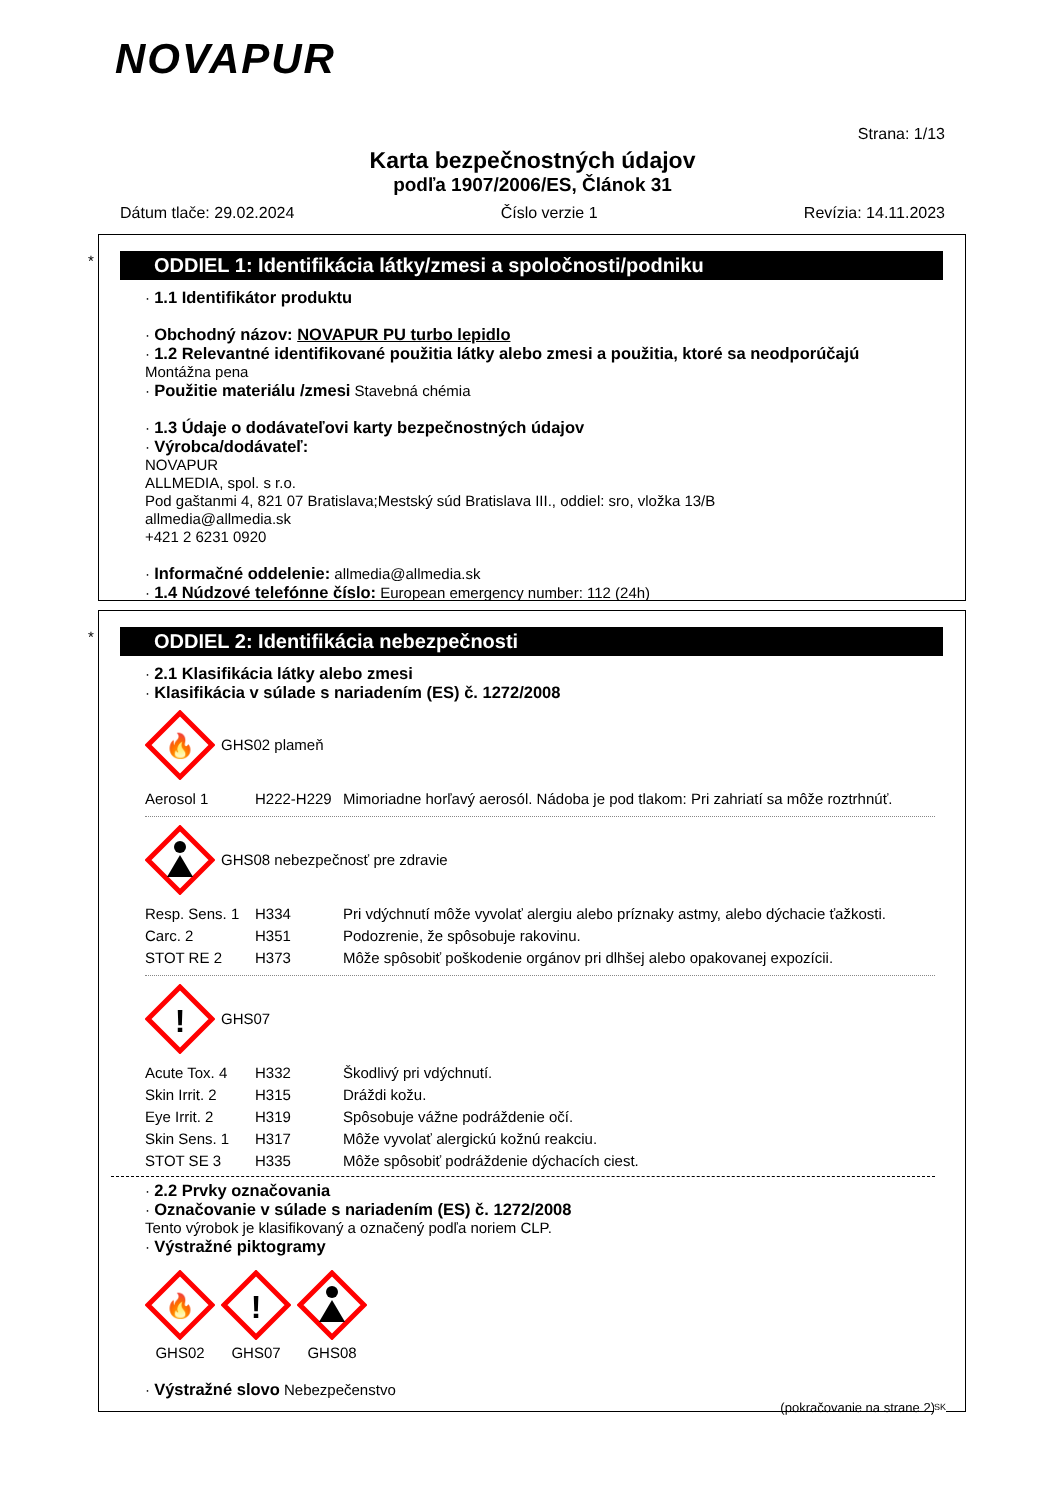NOVAPUR
Strana: 1/13
Karta bezpečnostných údajov
podľa 1907/2006/ES, Článok 31
Dátum tlače: 29.02.2024 Číslo verzie 1 Revízia: 14.11.2023
*
ODDIEL 1: Identifikácia látky/zmesi a spoločnosti/podniku
· 1.1 Identifikátor produktu
· Obchodný názov: NOVAPUR PU turbo lepidlo
· 1.2 Relevantné identifikované použitia látky alebo zmesi a použitia, ktoré sa neodporúčajú
Montážna pena
· Použitie materiálu /zmesi Stavebná chémia
· 1.3 Údaje o dodávateľovi karty bezpečnostných údajov
· Výrobca/dodávateľ:
NOVAPUR
ALLMEDIA, spol. s r.o.
Pod gaštanmi 4, 821 07 Bratislava;Mestský súd Bratislava III., oddiel: sro, vložka 13/B
allmedia@allmedia.sk
+421 2 6231 0920
· Informačné oddelenie: allmedia@allmedia.sk
· 1.4 Núdzové telefónne číslo: European emergency number: 112 (24h)
*
ODDIEL 2: Identifikácia nebezpečnosti
· 2.1 Klasifikácia látky alebo zmesi
· Klasifikácia v súlade s nariadením (ES) č. 1272/2008
🔥
GHS02 plameň
| Aerosol 1 | H222-H229 | Mimoriadne horľavý aerosól. Nádoba je pod tlakom: Pri zahriatí sa môže roztrhnúť. |
GHS08 nebezpečnosť pre zdravie
| Resp. Sens. 1 | H334 | Pri vdýchnutí môže vyvolať alergiu alebo príznaky astmy, alebo dýchacie ťažkosti. |
| Carc. 2 | H351 | Podozrenie, že spôsobuje rakovinu. |
| STOT RE 2 | H373 | Môže spôsobiť poškodenie orgánov pri dlhšej alebo opakovanej expozícii. |
!
GHS07
| Acute Tox. 4 | H332 | Škodlivý pri vdýchnutí. |
| Skin Irrit. 2 | H315 | Dráždi kožu. |
| Eye Irrit. 2 | H319 | Spôsobuje vážne podráždenie očí. |
| Skin Sens. 1 | H317 | Môže vyvolať alergickú kožnú reakciu. |
| STOT SE 3 | H335 | Môže spôsobiť podráždenie dýchacích ciest. |
· 2.2 Prvky označovania
· Označovanie v súlade s nariadením (ES) č. 1272/2008
Tento výrobok je klasifikovaný a označený podľa noriem CLP.
· Výstražné piktogramy
🔥
GHS02
!
GHS07
GHS08
· Výstražné slovo Nebezpečenstvo
(pokračovanie na strane 2)
SK